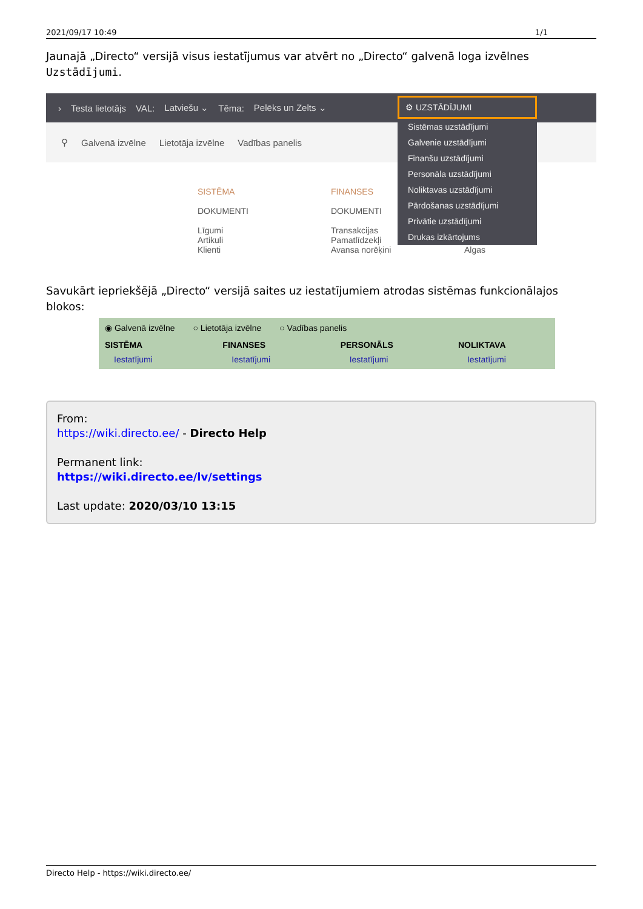2021/09/17 10:49 1/1
Jaunajā „Directo“ versijā visus iestatījumus var atvērt no „Directo“ galvenā loga izvēlnes Uzstādījumi.
› Testa lietotājs VAL: Latviešu ⌄ Tēma: Pelēks un Zelts ⌄
⚲ Galvenā izvēlne Lietotāja izvēlne Vadības panelis
SISTĒMA
DOKUMENTI
Līgumi
Artikuli
Klienti
FINANSES
DOKUMENTI
Transakcijas
Pamatlīdzekļi
Avansa norēķini
Algas
⚙ UZSTĀDĪJUMI
Sistēmas uzstādījumi
Galvenie uzstādījumi
Finanšu uzstādījumi
Personāla uzstādījumi
Noliktavas uzstādījumi
Pārdošanas uzstādījumi
Privātie uzstādījumi
Drukas izkārtojums
Savukārt iepriekšējā „Directo“ versijā saites uz iestatījumiem atrodas sistēmas funkcionālajos blokos:
◉ Galvenā izvēlne ○ Lietotāja izvēlne ○ Vadības panelis
SISTĒMA
Iestatījumi
FINANSES
Iestatījumi
PERSONĀLS
Iestatījumi
NOLIKTAVA
Iestatījumi
From:
https://wiki.directo.ee/ - Directo Help
Permanent link:
https://wiki.directo.ee/lv/settings
Last update: 2020/03/10 13:15
Directo Help - https://wiki.directo.ee/